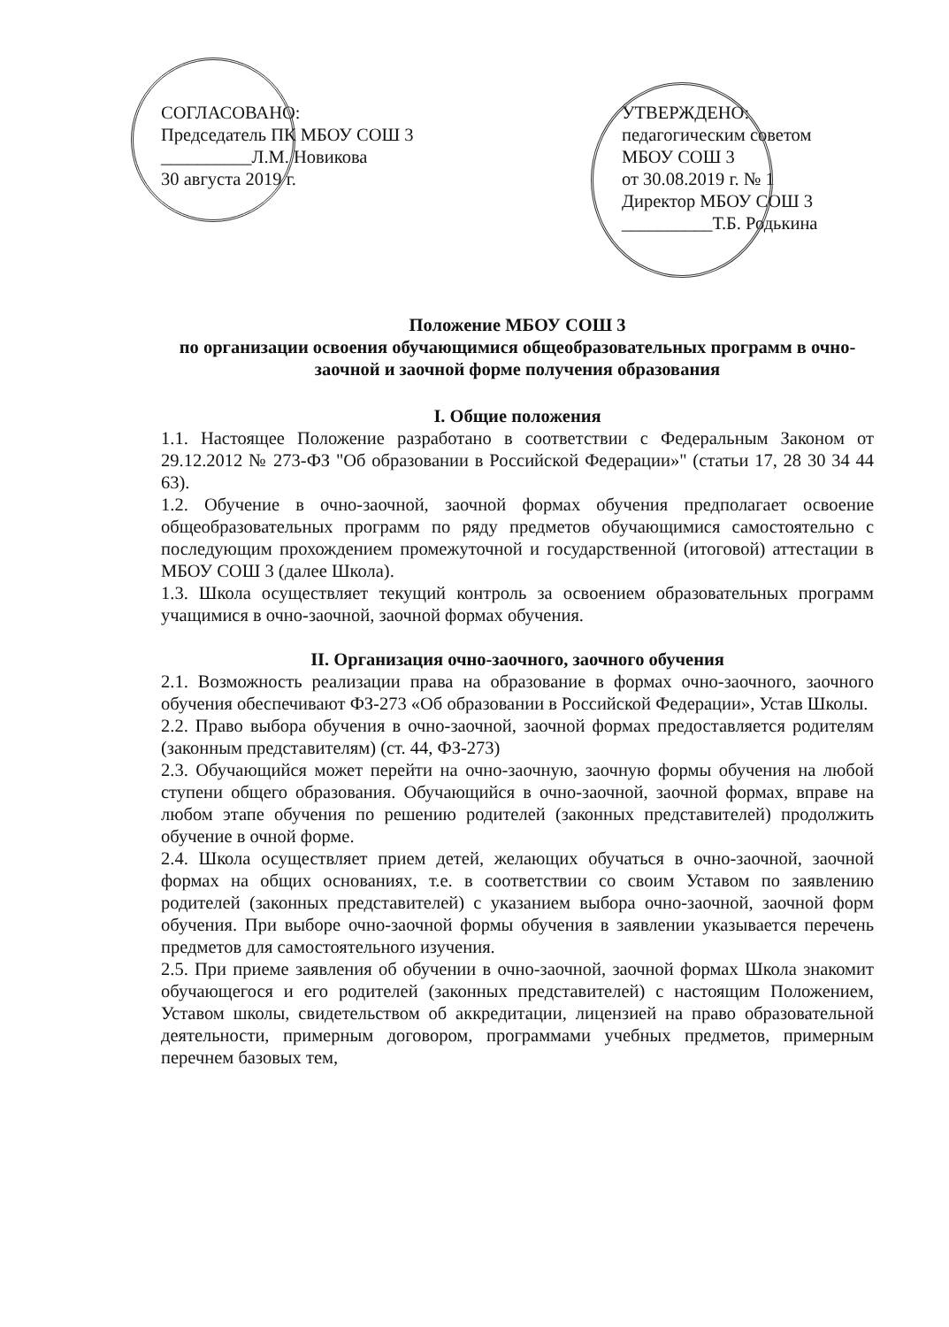СОГЛАСОВАНО:
Председатель ПК МБОУ СОШ 3
__________Л.М. Новикова
30 августа 2019 г.
УТВЕРЖДЕНО:
педагогическим советом
МБОУ СОШ 3
от 30.08.2019 г. № 1
Директор МБОУ СОШ 3
__________Т.Б. Родькина
Положение МБОУ СОШ 3
по организации освоения обучающимися общеобразовательных программ в очно-заочной и заочной форме получения образования
I. Общие положения
1.1. Настоящее Положение разработано в соответствии с Федеральным Законом от 29.12.2012 № 273-ФЗ "Об образовании в Российской Федерации»" (статьи 17, 28 30 34 44 63).
1.2. Обучение в очно-заочной, заочной формах обучения предполагает освоение общеобразовательных программ по ряду предметов обучающимися самостоятельно с последующим прохождением промежуточной и государственной (итоговой) аттестации в МБОУ СОШ 3 (далее Школа).
1.3. Школа осуществляет текущий контроль за освоением образовательных программ учащимися в очно-заочной, заочной формах обучения.
II. Организация очно-заочного, заочного обучения
2.1. Возможность реализации права на образование в формах очно-заочного, заочного обучения обеспечивают ФЗ-273 «Об образовании в Российской Федерации», Устав Школы.
2.2. Право выбора обучения в очно-заочной, заочной формах предоставляется родителям (законным представителям) (ст. 44, ФЗ-273)
2.3. Обучающийся может перейти на очно-заочную, заочную формы обучения на любой ступени общего образования. Обучающийся в очно-заочной, заочной формах, вправе на любом этапе обучения по решению родителей (законных представителей) продолжить обучение в очной форме.
2.4. Школа осуществляет прием детей, желающих обучаться в очно-заочной, заочной формах на общих основаниях, т.е. в соответствии со своим Уставом по заявлению родителей (законных представителей) с указанием выбора очно-заочной, заочной форм обучения. При выборе очно-заочной формы обучения в заявлении указывается перечень предметов для самостоятельного изучения.
2.5. При приеме заявления об обучении в очно-заочной, заочной формах Школа знакомит обучающегося и его родителей (законных представителей) с настоящим Положением, Уставом школы, свидетельством об аккредитации, лицензией на право образовательной деятельности, примерным договором, программами учебных предметов, примерным перечнем базовых тем,